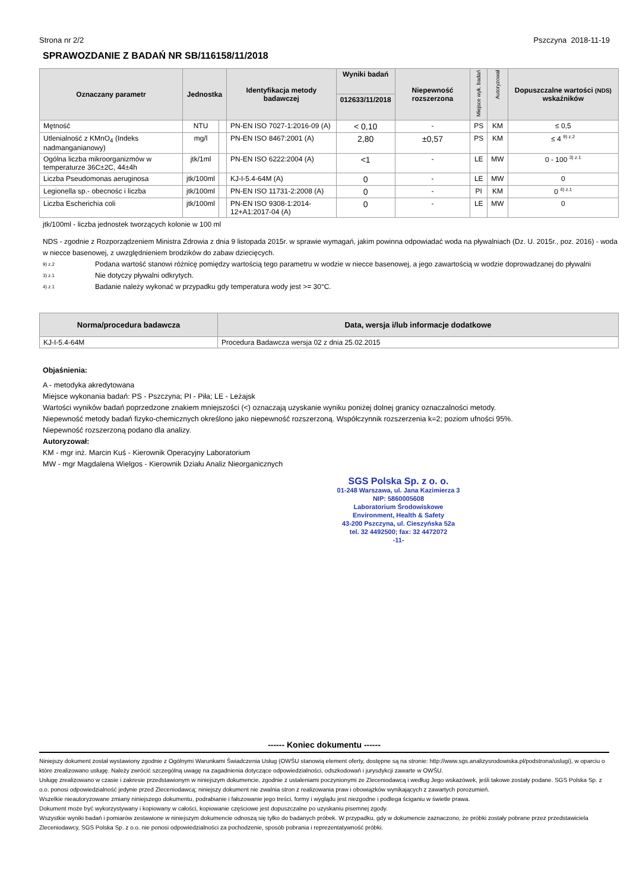Strona nr 2/2 Pszczyna 2018-11-19
SPRAWOZDANIE Z BADAŃ NR SB/116158/11/2018
| Oznaczany parametr | Jednostka | | Identyfikacja metody badawczej | Wyniki badań | Niepewność rozszerzona | Miejsce wyk. badań | Autoryzował | Dopuszczalne wartości (NDS) wskaźników |
| --- | --- | --- | --- | --- | --- | --- | --- | --- |
| | | | | 012633/11/2018 | | | | |
| Mętność | NTU | | PN-EN ISO 7027-1:2016-09 (A) | < 0,10 | - | PS | KM | ≤ 0,5 |
| Utlenialność z KMnO<sub>4</sub> (Indeks nadmanganianowy) | mg/l | | PN-EN ISO 8467:2001 (A) | 2,80 | ±0,57 | PS | KM | ≤ 4 <sup>9) z.2</sup> |
| Ogólna liczba mikroorganizmów w temperaturze 36C±2C, 44±4h | jtk/1ml | | PN-EN ISO 6222:2004 (A) | <1 | - | LE | MW | 0 - 100 <sup>3) z.1</sup> |
| Liczba Pseudomonas aeruginosa | jtk/100ml | | KJ-I-5.4-64M (A) | 0 | - | LE | MW | 0 |
| Legionella sp.- obecnośc i liczba | jtk/100ml | | PN-EN ISO 11731-2:2008 (A) | 0 | - | PI | KM | 0 <sup>4) z.1</sup> |
| Liczba Escherichia coli | jtk/100ml | | PN-EN ISO 9308-1:2014-12+A1:2017-04 (A) | 0 | - | LE | MW | 0 |
jtk/100ml - liczba jednostek tworzących kolonie w 100 ml
NDS - zgodnie z Rozporządzeniem Ministra Zdrowia z dnia 9 listopada 2015r. w sprawie wymagań, jakim powinna odpowiadać woda na pływalniach (Dz. U. 2015r., poz. 2016) - woda w niecce basenowej, z uwzględnieniem brodzików do zabaw dziecięcych.
9) z.2 Podana wartość stanowi różnicę pomiędzy wartością tego parametru w wodzie w niecce basenowej, a jego zawartością w wodzie doprowadzanej do pływalni
3) z.1 Nie dotyczy pływalni odkrytych.
4) z.1 Badanie należy wykonać w przypadku gdy temperatura wody jest >= 30°C.
| Norma/procedura badawcza | Data, wersja i/lub informacje dodatkowe |
| --- | --- |
| KJ-I-5.4-64M | Procedura Badawcza wersja 02 z dnia 25.02.2015 |
Objaśnienia:
A - metodyka akredytowana
Miejsce wykonania badań: PS - Pszczyna; PI - Piła; LE - Leżajsk
Wartości wyników badań poprzedzone znakiem mniejszości (<) oznaczają uzyskanie wyniku poniżej dolnej granicy oznaczalności metody.
Niepewność metody badań fizyko-chemicznych określono jako niepewność rozszerzoną. Współczynnik rozszerzenia k=2; poziom ufności 95%.
Niepewność rozszerzoną podano dla analizy.
Autoryzował:
KM - mgr inż. Marcin Kuś - Kierownik Operacyjny Laboratorium
MW - mgr Magdalena Wielgos - Kierownik Działu Analiz Nieorganicznych
SGS Polska Sp. z o. o.
01-248 Warszawa, ul. Jana Kazimierza 3
NIP: 5860005608
Laboratorium Środowiskowe
Environment, Health & Safety
43-200 Pszczyna, ul. Cieszyńska 52a
tel. 32 4492500; fax: 32 4472072
-11-
------ Koniec dokumentu ------
Niniejszy dokument został wystawiony zgodnie z Ogólnymi Warunkami Świadczenia Usług (OWŚU stanowią element oferty, dostępne są na stronie: http://www.sgs.analizysrodowiska.pl/podstrona/uslugi), w oparciu o które zrealizowano usługę. Należy zwrócić szczególną uwagę na zagadnienia dotyczące odpowiedzialności, odszkodowań i jurysdykcji zawarte w OWŚU.
Usługę zrealizowano w czasie i zakresie przedstawionym w niniejszym dokumencie, zgodnie z ustaleniami poczynionymi ze Zleceniodawcą i według Jego wskazówek, jeśli takowe zostały podane. SGS Polska Sp. z o.o. ponosi odpowiedzialność jedynie przed Zleceniodawcą; niniejszy dokument nie zwalnia stron z realizowania praw i obowiązków wynikających z zawartych porozumień.
Wszelkie nieautoryzowane zmiany niniejszego dokumentu, podrabianie i fałszowanie jego treści, formy i wyglądu jest niezgodne i podlega ściganiu w świetle prawa.
Dokument może być wykorzystywany i kopiowany w całości, kopiowanie częściowe jest dopuszczalne po uzyskaniu pisemnej zgody.
Wszystkie wyniki badań i pomiarów zestawione w niniejszym dokumencie odnoszą się tylko do badanych próbek. W przypadku, gdy w dokumencie zaznaczono, że próbki zostały pobrane przez przedstawiciela Zleceniodawcy, SGS Polska Sp. z o.o. nie ponosi odpowiedzialności za pochodzenie, sposób pobrania i reprezentatywność próbki.